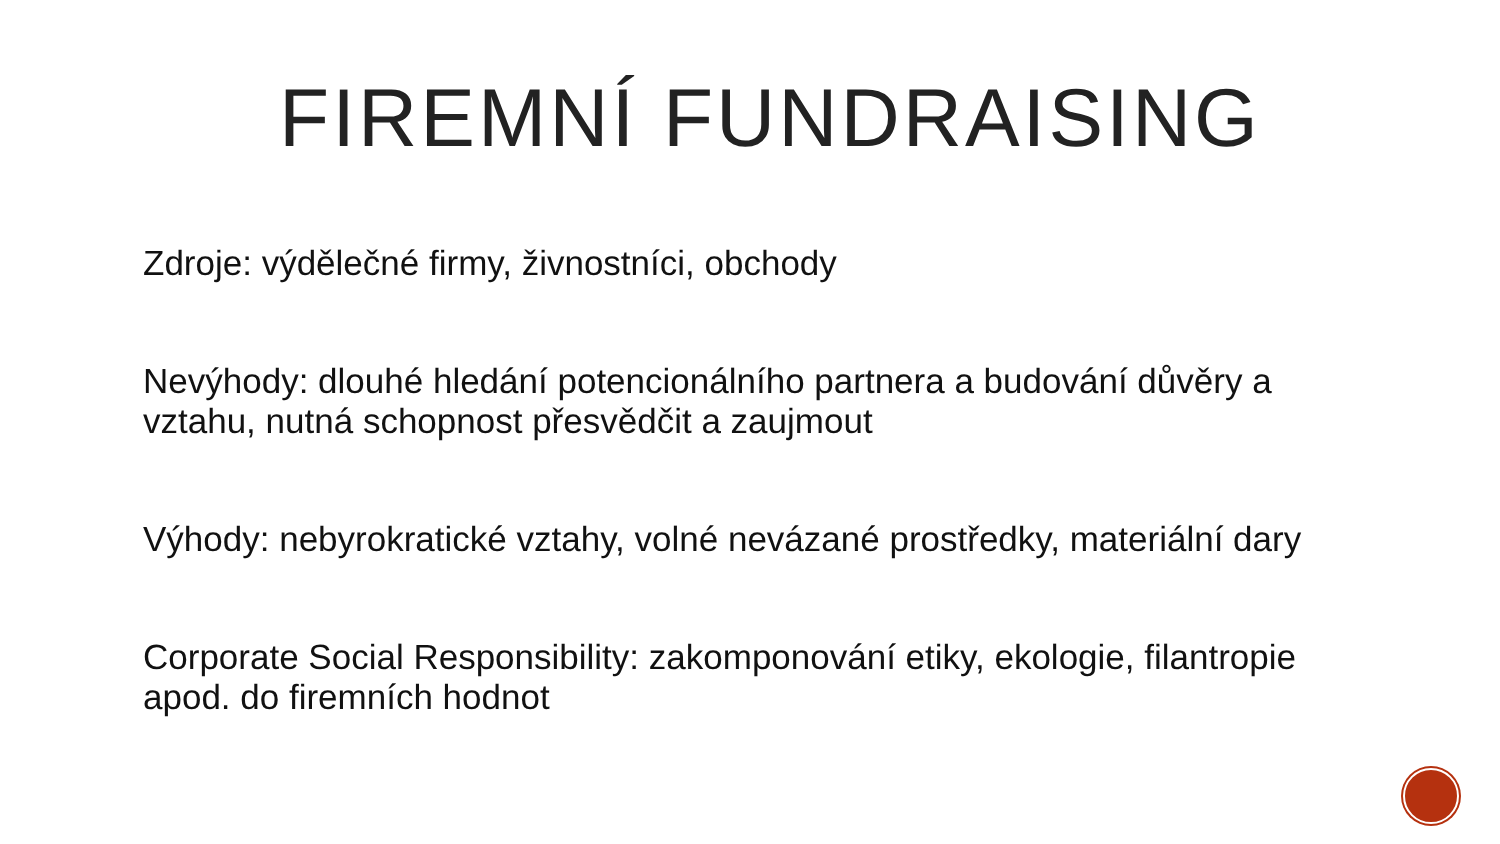FIREMNÍ FUNDRAISING
Zdroje: výdělečné firmy, živnostníci, obchody
Nevýhody: dlouhé hledání potencionálního partnera a budování důvěry a vztahu, nutná schopnost přesvědčit a zaujmout
Výhody: nebyrokratické vztahy, volné nevázané prostředky, materiální dary
Corporate Social Responsibility: zakomponování etiky, ekologie, filantropie apod. do firemních hodnot